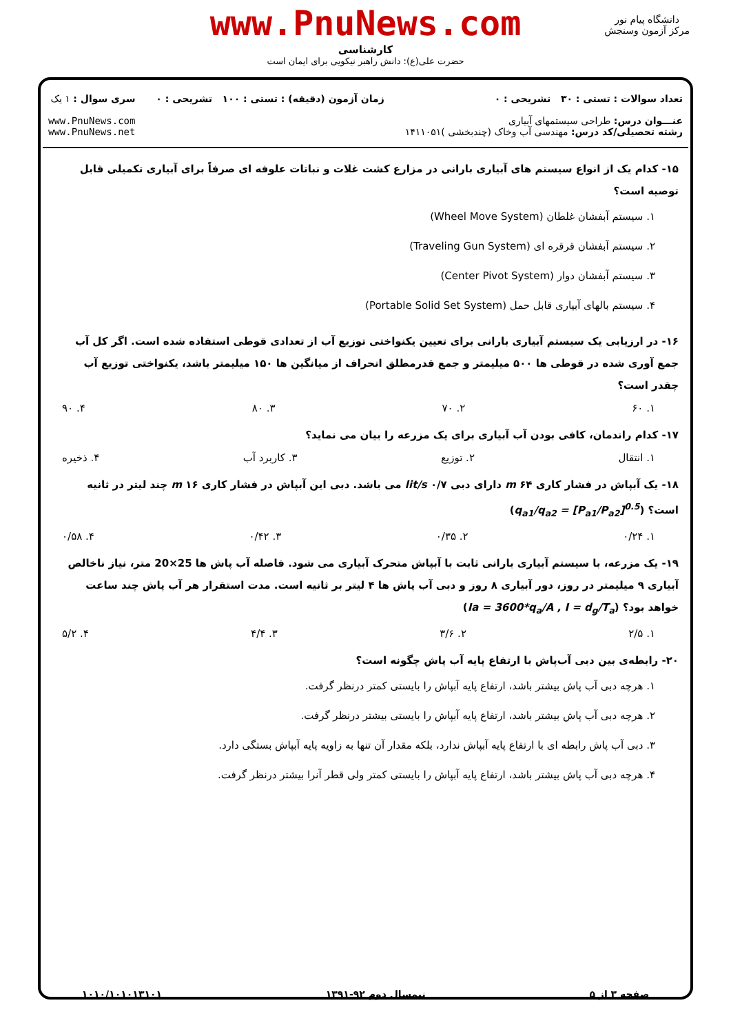www.PnuNews.com
کارشناسی
حضرت علی(ع): دانش راهبر نیکویی برای ایمان است
دانشگاه پیام نور
مرکز آزمون وسنجش
تعداد سوالات : تستی : ۳۰ تشریحی : ۰
عنـــوان درس: طراحی سیستمهای آبیاری
رشته تحصیلی/کد درس: مهندسی آب وخاک (چندبخشی )۱۴۱۱۰۵۱
زمان آزمون (دقیقه) : تستی : ۱۰۰ تشریحی : ۰
سری سوال : ۱ یک
www.PnuNews.com
www.PnuNews.net
۱۵- کدام یک از انواع سیستم های آبیاری بارانی در مزارع کشت غلات و نباتات علوفه ای صرفاً برای آبیاری تکمیلی قابل توصیه است؟
۱. سیستم آبفشان غلطان (Wheel Move System)
۲. سیستم آبفشان قرقره ای (Traveling Gun System)
۳. سیستم آبفشان دوار (Center Pivot System)
۴. سیستم بالهای آبیاری قابل حمل (Portable Solid Set System)
۱۶- در ارزیابی یک سیستم آبیاری بارانی برای تعیین یکنواختی توزیع آب از تعدادی قوطی استفاده شده است. اگر کل آب جمع آوری شده در قوطی ها ۵۰۰ میلیمتر و جمع قدرمطلق انحراف از میانگین ها ۱۵۰ میلیمتر باشد، یکنواختی توزیع آب چقدر است؟
۱. ۶۰ ۲. ۷۰ ۳. ۸۰ ۴. ۹۰
۱۷- کدام راندمان، کافی بودن آب آبیاری برای یک مزرعه را بیان می نماید؟
۱. انتقال ۲. توزیع ۳. کاربرد آب ۴. ذخیره
۱۸- یک آبپاش در فشار کاری ۶۴ m دارای دبی ۰/۷ lit/s می باشد. دبی این آبپاش در فشار کاری ۱۶ m چند لیتر در ثانیه است؟ (q<sub>a1</sub>/q<sub>a2</sub> = [P<sub>a1</sub>/P<sub>a2</sub>]<sup>0.5</sup>)
۱. ۰/۲۴ ۲. ۰/۳۵ ۳. ۰/۴۲ ۴. ۰/۵۸
۱۹- یک مزرعه، با سیستم آبیاری بارانی ثابت با آبپاش متحرک آبیاری می شود. فاصله آب پاش ها 25×20 متر، نیاز ناخالص آبیاری ۹ میلیمتر در روز، دور آبیاری ۸ روز و دبی آب پاش ها ۴ لیتر بر ثانیه است. مدت استقرار هر آب پاش چند ساعت خواهد بود؟ (Ia = 3600*q<sub>a</sub>/A , I = d<sub>g</sub>/T<sub>a</sub>)
۱. ۲/۵ ۲. ۳/۶ ۳. ۴/۴ ۴. ۵/۲
۲۰- رابطه‌ی بین دبی آب‌پاش با ارتفاع پایه آب پاش چگونه است؟
۱. هرچه دبی آب پاش بیشتر باشد، ارتفاع پایه آبپاش را بایستی کمتر درنظر گرفت.
۲. هرچه دبی آب پاش بیشتر باشد، ارتفاع پایه آبپاش را بایستی بیشتر درنظر گرفت.
۳. دبی آب پاش رابطه ای با ارتفاع پایه آبپاش ندارد، بلکه مقدار آن تنها به زاویه پایه آبپاش بستگی دارد.
۴. هرچه دبی آب پاش بیشتر باشد، ارتفاع پایه آبپاش را بایستی کمتر ولی قطر آنرا بیشتر درنظر گرفت.
صفحه ۳ از ۵ نیمسال دوم ۹۲-۱۳۹۱ ۱۰۱۰/۱۰۱۰۱۳۱۰۱